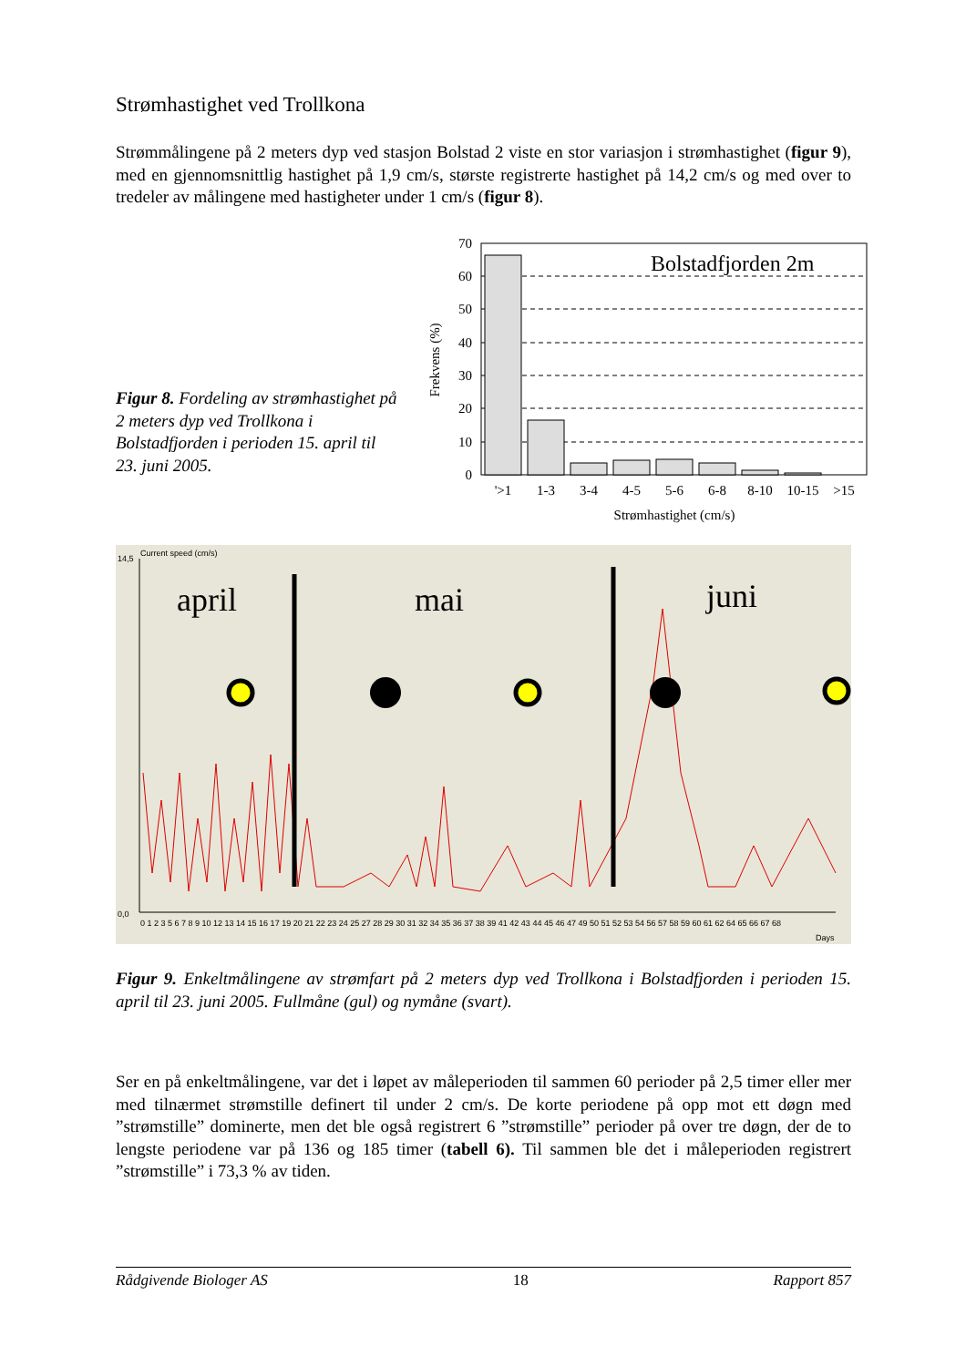Strømhastighet ved Trollkona
Strømmålingene på 2 meters dyp ved stasjon Bolstad 2 viste en stor variasjon i strømhastighet (figur 9), med en gjennomsnittlig hastighet på 1,9 cm/s, største registrerte hastighet på 14,2 cm/s og med over to tredeler av målingene med hastigheter under 1 cm/s (figur 8).
Figur 8. Fordeling av strømhastighet på 2 meters dyp ved Trollkona i Bolstadfjorden i perioden 15. april til 23. juni 2005.
70
60
50
40
30
20
10
0
Bolstadfjorden 2m
'>1
1-3
3-4
4-5
5-6
6-8
8-10
10-15
>15
Strømhastighet (cm/s)
Frekvens (%)
Current speed (cm/s)
14,5
0,0
0 1 2 3 5 6 7 8 9 10 12 13 14 15 16 17 19 20 21 22 23 24 25 27 28 29 30 31 32 34 35 36 37 38 39 41 42 43 44 45 46 47 49 50 51 52 53 54 56 57 58 59 60 61 62 64 65 66 67 68
Days
april
mai
juni
Figur 9. Enkeltmålingene av strømfart på 2 meters dyp ved Trollkona i Bolstadfjorden i perioden 15. april til 23. juni 2005. Fullmåne (gul) og nymåne (svart).
Ser en på enkeltmålingene, var det i løpet av måleperioden til sammen 60 perioder på 2,5 timer eller mer med tilnærmet strømstille definert til under 2 cm/s. De korte periodene på opp mot ett døgn med ”strømstille” dominerte, men det ble også registrert 6 ”strømstille” perioder på over tre døgn, der de to lengste periodene var på 136 og 185 timer (tabell 6). Til sammen ble det i måleperioden registrert ”strømstille” i 73,3 % av tiden.
Rådgivende Biologer AS 18 Rapport 857